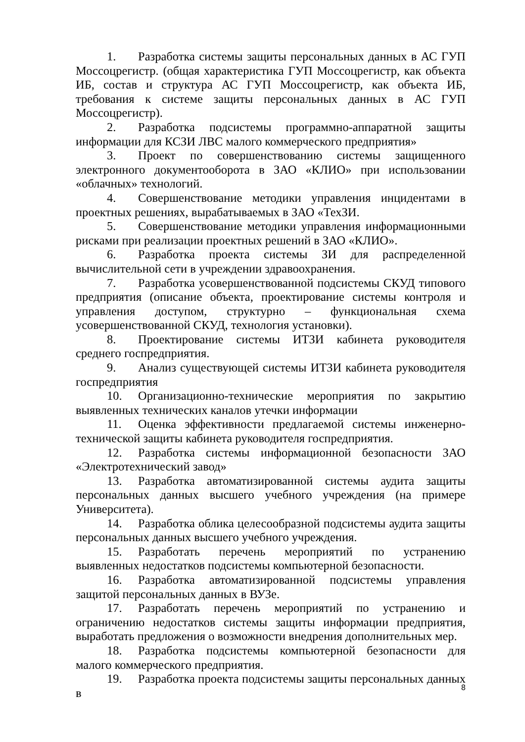1. Разработка системы защиты персональных данных в АС ГУП Моссоцрегистр. (общая характеристика ГУП Моссоцрегистр, как объекта ИБ, состав и структура АС ГУП Моссоцрегистр, как объекта ИБ, требования к системе защиты персональных данных в АС ГУП Моссоцрегистр).
2. Разработка подсистемы программно-аппаратной защиты информации для КСЗИ ЛВС малого коммерческого предприятия»
3. Проект по совершенствованию системы защищенного электронного документооборота в ЗАО «КЛИО» при использовании «облачных» технологий.
4. Совершенствование методики управления инцидентами в проектных решениях, вырабатываемых в ЗАО «ТехЗИ.
5. Совершенствование методики управления информационными рисками при реализации проектных решений в ЗАО «КЛИО».
6. Разработка проекта системы ЗИ для распределенной вычислительной сети в учреждении здравоохранения.
7. Разработка усовершенствованной подсистемы СКУД типового предприятия (описание объекта, проектирование системы контроля и управления доступом, структурно – функциональная схема усовершенствованной СКУД, технология установки).
8. Проектирование системы ИТЗИ кабинета руководителя среднего госпредприятия.
9. Анализ существующей системы ИТЗИ кабинета руководителя госпредприятия
10. Организационно-технические мероприятия по закрытию выявленных технических каналов утечки информации
11. Оценка эффективности предлагаемой системы инженерно-технической защиты кабинета руководителя госпредприятия.
12. Разработка системы информационной безопасности ЗАО «Электротехнический завод»
13. Разработка автоматизированной системы аудита защиты персональных данных высшего учебного учреждения (на примере Университета).
14. Разработка облика целесообразной подсистемы аудита защиты персональных данных высшего учебного учреждения.
15. Разработать перечень мероприятий по устранению выявленных недостатков подсистемы компьютерной безопасности.
16. Разработка автоматизированной подсистемы управления защитой персональных данных в ВУЗе.
17. Разработать перечень мероприятий по устранению и ограничению недостатков системы защиты информации предприятия, выработать предложения о возможности внедрения дополнительных мер.
18. Разработка подсистемы компьютерной безопасности для малого коммерческого предприятия.
19. Разработка проекта подсистемы защиты персональных данных в
8